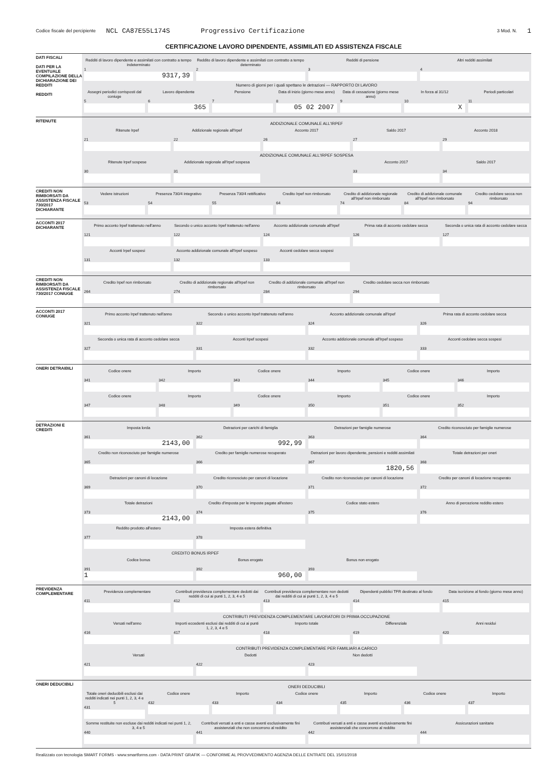Codice fiscale del percipiente NCL CA87E55L174S Progressivo Certificazione 3 Mod. N. 1
CERTIFICAZIONE LAVORO DIPENDENTE, ASSIMILATI ED ASSISTENZA FISCALE
DATI FISCALI
DATI PER LA EVENTUALE COMPILAZIONE DELLA DICHIARAZIONE DEI REDDITI
REDDITI
Redditi di lavoro dipendente e assimilati con contratto a tempo indeterminato
1
9317,39
Reddito di lavoro dipendente e assimilati con contratto a tempo determinato
2
Redditi di pensione
3
Altri redditi assimilati
4
Numero di giorni per i quali spettano le detrazioni — RAPPORTO DI LAVORO
Assegni periodici corrisposti dal coniuge
5
Lavoro dipendente
6
365
Pensione
7
Data di inizio (giorno mese anno)
8
05 02 2007
Data di cessazione (giorno mese anno)
9
In forza al 31/12
10
X
Periodi particolari
11
RITENUTE
ADDIZIONALE COMUNALE ALL'IRPEF
Ritenute Irpef
21
Addizionale regionale all'Irpef
22
Acconto 2017
26
Saldo 2017
27
Acconto 2018
29
ADDIZIONALE COMUNALE ALL'IRPEF SOSPESA
Ritenute Irpef sospese
30
Addizionale regionale all'Irpef sospesa
31
Acconto 2017
33
Saldo 2017
34
CREDITI NON RIMBORSATI DA ASSISTENZA FISCALE 730/2017 DICHIARANTE
Vedere istruzioni
53
Presenza 730/4 integrativo
54
Presenza 730/4 rettificativo
55
Credito Irpef non rimborsato
64
Credito di addizionale regionale all'Irpef non rimborsato
74
Credito di addizionale comunale all'Irpef non rimborsato
84
Credito cedolare secca non rimborsato
94
ACCONTI 2017 DICHIARANTE
Primo acconto Irpef trattenuto nell'anno
121
Secondo o unico acconto Irpef trattenuto nell'anno
122
Acconto addizionale comunale all'Irpef
124
Prima rata di acconto cedolare secca
126
Seconda o unica rata di acconto cedolare secca
127
Acconti Irpef sospesi
131
Acconto addizionale comunale all'Irpef sospeso
132
Acconti cedolare secca sospesi
133
CREDITI NON RIMBORSATI DA ASSISTENZA FISCALE 730/2017 CONIUGE
Credito Irpef non rimborsato
264
Credito di addizionale regionale all'Irpef non rimborsato
274
Credito di addizionale comunale all'Irpef non rimborsato
284
Credito cedolare secca non rimborsato
294
ACCONTI 2017 CONIUGE
Primo acconto Irpef trattenuto nell'anno
321
Secondo o unico acconto Irpef trattenuto nell'anno
322
Acconto addizionale comunale all'Irpef
324
Prima rata di acconto cedolare secca
326
Seconda o unica rata di acconto cedolare secca
327
Acconti Irpef sospesi
331
Acconto addizionale comunale all'Irpef sospeso
332
Acconti cedolare secca sospesi
333
ONERI DETRAIBILI
Codice onere
341
Importo
342
Codice onere
343
Importo
344
Codice onere
345
Importo
346
Codice onere
347
Importo
348
Codice onere
349
Importo
350
Codice onere
351
Importo
352
DETRAZIONI E CREDITI
Imposta lorda
361
2143,00
Detrazioni per carichi di famiglia
362
992,99
Detrazioni per famiglie numerose
363
Credito riconosciuto per famiglie numerose
364
Credito non riconosciuto per famiglie numerose
365
Credito per famiglie numerose recuperato
366
Detrazioni per lavoro dipendente, pensioni e redditi assimilati
367
1820,56
Totale detrazioni per oneri
368
Detrazioni per canoni di locazione
369
Credito riconosciuto per canoni di locazione
370
Credito non riconosciuto per canoni di locazione
371
Credito per canoni di locazione recuperato
372
Totale detrazioni
373
2143,00
Credito d'imposta per le imposte pagate all'estero
374
Codice stato estero
375
Anno di percezione reddito estero
376
Reddito prodotto all'estero
377
Imposta estera definitiva
378
CREDITO BONUS IRPEF
Codice bonus
391
1
Bonus erogato
392
960,00
Bonus non erogato
393
PREVIDENZA COMPLEMENTARE
Previdenza complementare
411
Contributi previdenza complementare dedotti dai redditi di cui ai punti 1, 2, 3, 4 e 5
412
Contributi previdenza complementare non dedotti dai redditi di cui ai punti 1, 2, 3, 4 e 5
413
Dipendenti pubblici TFR destinato al fondo
414
Data iscrizione al fondo (giorno mese anno)
415
CONTRIBUTI PREVIDENZA COMPLEMENTARE LAVORATORI DI PRIMA OCCUPAZIONE
Versati nell'anno
416
Importi eccedenti esclusi dai redditi di cui ai punti 1, 2, 3, 4 e 5
417
Importo totale
418
Differenziale
419
Anni residui
420
CONTRIBUTI PREVIDENZA COMPLEMENTARE PER FAMILIARI A CARICO
Versati
421
Dedotti
422
Non dedotti
423
ONERI DEDUCIBILI
ONERI DEDUCIBILI
Totale oneri deducibili esclusi dai redditi indicati nei punti 1, 2, 3, 4 e 5
431
Codice onere
432
Importo
433
Codice onere
434
Importo
435
Codice onere
436
Importo
437
Somme restituite non escluse dai redditi indicati nei punti 1, 2, 3, 4 e 5
440
Contributi versati a enti e casse aventi esclusivamente fini assistenziali che non concorrono al reddito
441
Contributi versati a enti e casse aventi esclusivamente fini assistenziali che concorrono al reddito
442
Assicurazioni sanitarie
444
Realizzato con tecnologia SMART FORMS - www.smartforms.com - DATA PRINT GRAFIK — CONFORME AL PROVVEDIMENTO AGENZIA DELLE ENTRATE DEL 15/01/2018